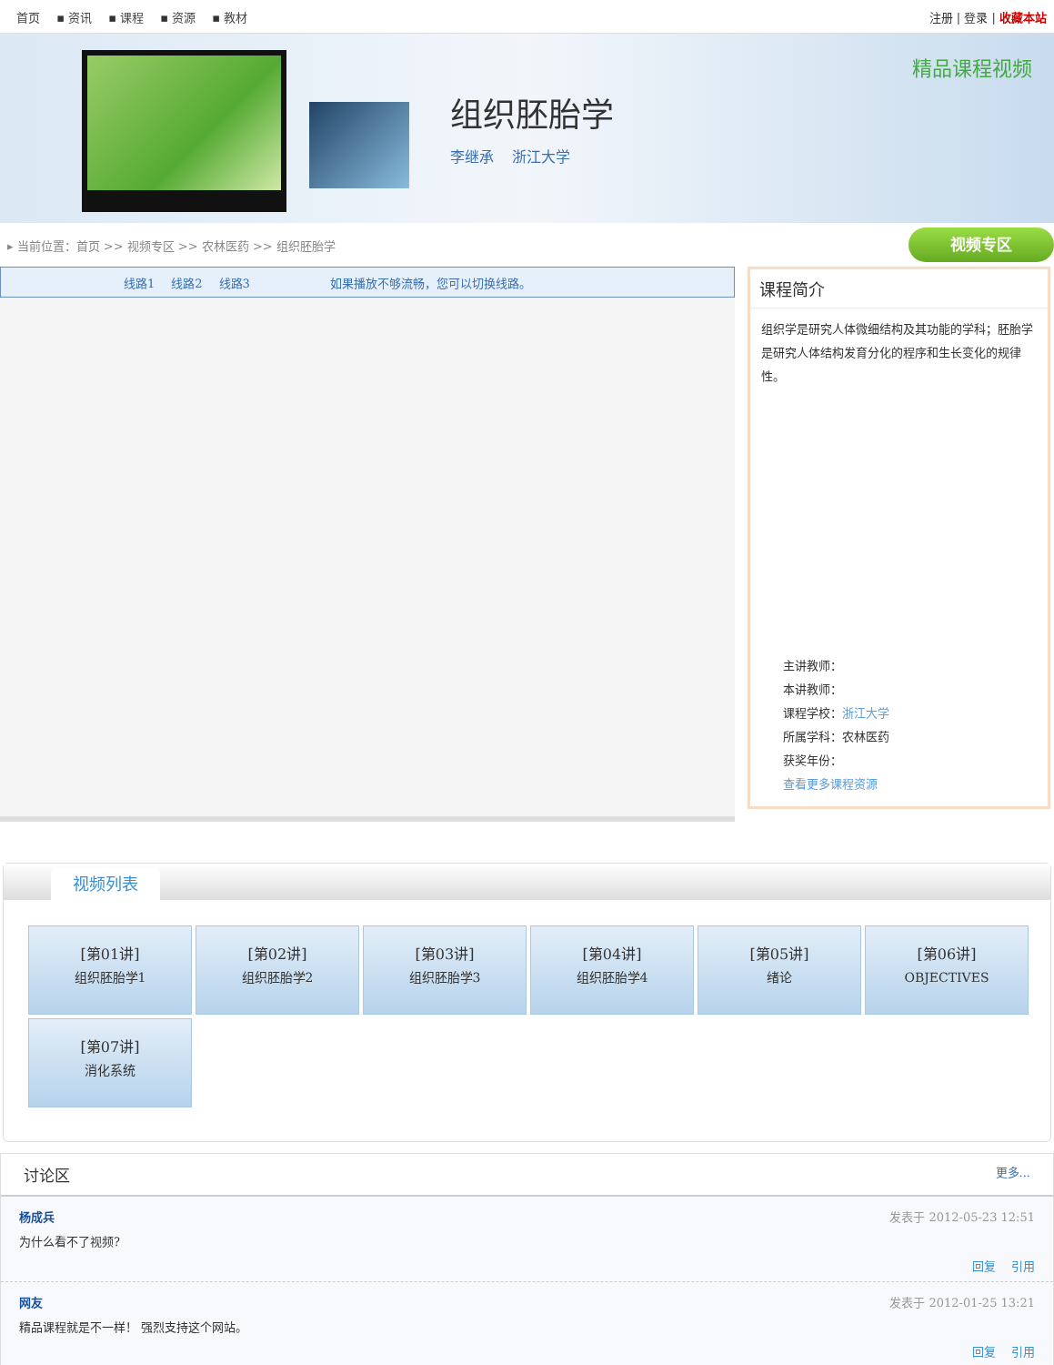首页 ▪ 资讯 ▪ 课程 ▪ 资源 ▪ 教材 注册 | 登录 | 收藏本站
组织胚胎学
李继承 浙江大学
精品课程视频
▸ 当前位置：首页 >> 视频专区 >> 农林医药 >> 组织胚胎学
视频专区
线路1 线路2 线路3 如果播放不够流畅，您可以切换线路。
课程简介
组织学是研究人体微细结构及其功能的学科；胚胎学是研究人体结构发育分化的程序和生长变化的规律性。
主讲教师：
本讲教师：
课程学校：浙江大学
所属学科：农林医药
获奖年份：
查看更多课程资源
视频列表
[第01讲]
组织胚胎学1
[第02讲]
组织胚胎学2
[第03讲]
组织胚胎学3
[第04讲]
组织胚胎学4
[第05讲]
绪论
[第06讲]
OBJECTIVES
[第07讲]
消化系统
讨论区 更多...
杨成兵 发表于 2012-05-23 12:51
为什么看不了视频?
回复 引用
网友 发表于 2012-01-25 13:21
精品课程就是不一样！ 强烈支持这个网站。
回复 引用